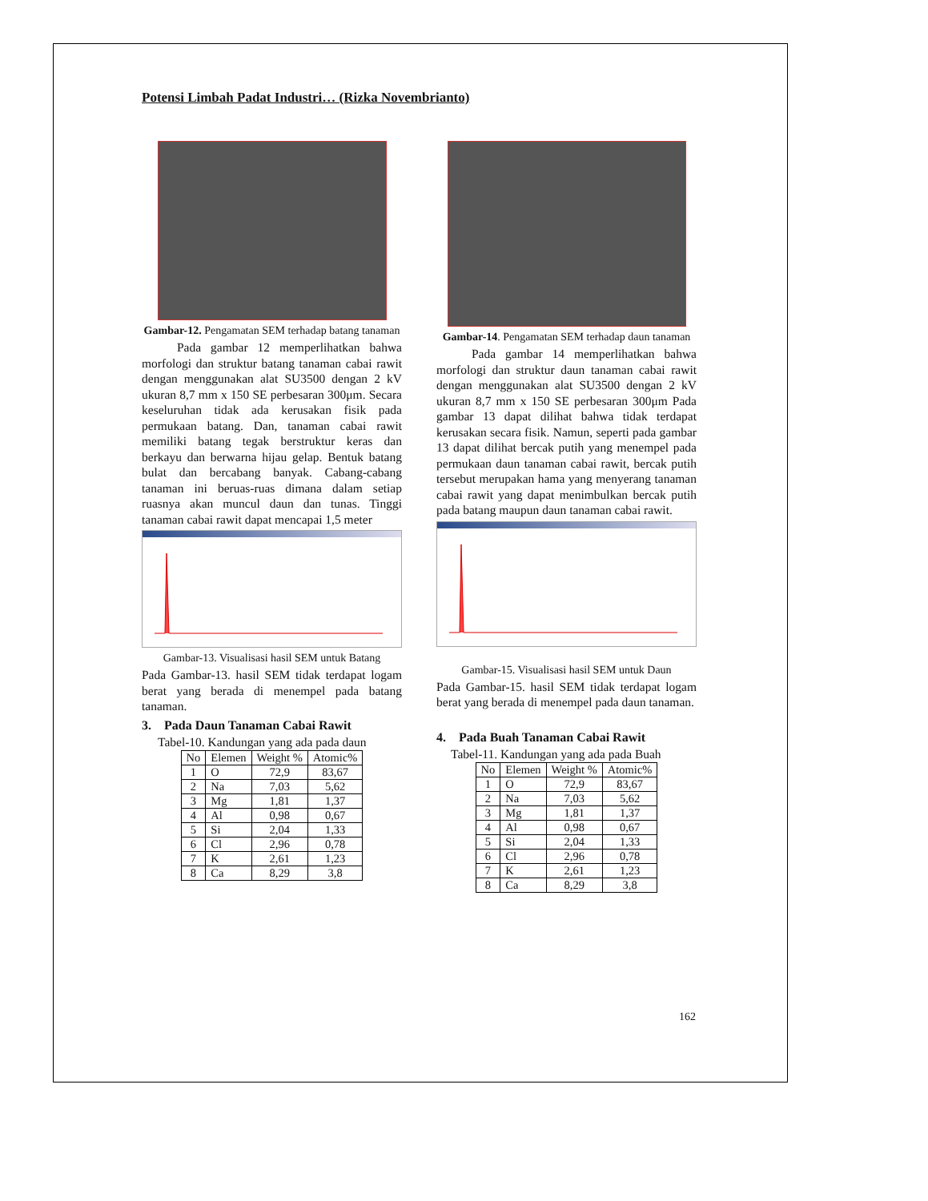Potensi Limbah Padat Industri… (Rizka Novembrianto)
Gambar-12. Pengamatan SEM terhadap batang tanaman
Pada gambar 12 memperlihatkan bahwa morfologi dan struktur batang tanaman cabai rawit dengan menggunakan alat SU3500 dengan 2 kV ukuran 8,7 mm x 150 SE perbesaran 300μm. Secara keseluruhan tidak ada kerusakan fisik pada permukaan batang. Dan, tanaman cabai rawit memiliki batang tegak berstruktur keras dan berkayu dan berwarna hijau gelap. Bentuk batang bulat dan bercabang banyak. Cabang-cabang tanaman ini beruas-ruas dimana dalam setiap ruasnya akan muncul daun dan tunas. Tinggi tanaman cabai rawit dapat mencapai 1,5 meter
Gambar-13. Visualisasi hasil SEM untuk Batang
Pada Gambar-13. hasil SEM tidak terdapat logam berat yang berada di menempel pada batang tanaman.
3. Pada Daun Tanaman Cabai Rawit
Tabel-10. Kandungan yang ada pada daun
| No | Elemen | Weight % | Atomic% |
| --- | --- | --- | --- |
| 1 | O | 72,9 | 83,67 |
| 2 | Na | 7,03 | 5,62 |
| 3 | Mg | 1,81 | 1,37 |
| 4 | Al | 0,98 | 0,67 |
| 5 | Si | 2,04 | 1,33 |
| 6 | Cl | 2,96 | 0,78 |
| 7 | K | 2,61 | 1,23 |
| 8 | Ca | 8,29 | 3,8 |
Gambar-14. Pengamatan SEM terhadap daun tanaman
Pada gambar 14 memperlihatkan bahwa morfologi dan struktur daun tanaman cabai rawit dengan menggunakan alat SU3500 dengan 2 kV ukuran 8,7 mm x 150 SE perbesaran 300μm Pada gambar 13 dapat dilihat bahwa tidak terdapat kerusakan secara fisik. Namun, seperti pada gambar 13 dapat dilihat bercak putih yang menempel pada permukaan daun tanaman cabai rawit, bercak putih tersebut merupakan hama yang menyerang tanaman cabai rawit yang dapat menimbulkan bercak putih pada batang maupun daun tanaman cabai rawit.
Gambar-15. Visualisasi hasil SEM untuk Daun
Pada Gambar-15. hasil SEM tidak terdapat logam berat yang berada di menempel pada daun tanaman.
4. Pada Buah Tanaman Cabai Rawit
Tabel-11. Kandungan yang ada pada Buah
| No | Elemen | Weight % | Atomic% |
| --- | --- | --- | --- |
| 1 | O | 72,9 | 83,67 |
| 2 | Na | 7,03 | 5,62 |
| 3 | Mg | 1,81 | 1,37 |
| 4 | Al | 0,98 | 0,67 |
| 5 | Si | 2,04 | 1,33 |
| 6 | Cl | 2,96 | 0,78 |
| 7 | K | 2,61 | 1,23 |
| 8 | Ca | 8,29 | 3,8 |
162